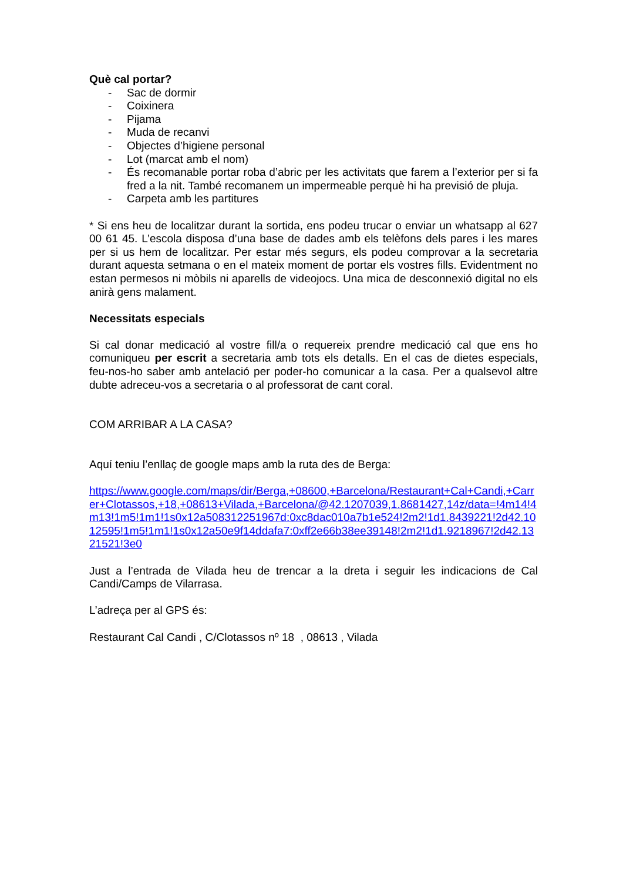Què cal portar?
- Sac de dormir
- Coixinera
- Pijama
- Muda de recanvi
- Objectes d’higiene personal
- Lot (marcat amb el nom)
- És recomanable portar roba d’abric per les activitats que farem a l’exterior per si fa fred a la nit. També recomanem un impermeable perquè hi ha previsió de pluja.
- Carpeta amb les partitures
* Si ens heu de localitzar durant la sortida, ens podeu trucar o enviar un whatsapp al 627 00 61 45. L’escola disposa d’una base de dades amb els telèfons dels pares i les mares per si us hem de localitzar. Per estar més segurs, els podeu comprovar a la secretaria durant aquesta setmana o en el mateix moment de portar els vostres fills. Evidentment no estan permesos ni mòbils ni aparells de videojocs. Una mica de desconnexió digital no els anirà gens malament.
Necessitats especials
Si cal donar medicació al vostre fill/a o requereix prendre medicació cal que ens ho comuniqueu per escrit a secretaria amb tots els detalls. En el cas de dietes especials, feu-nos-ho saber amb antelació per poder-ho comunicar a la casa. Per a qualsevol altre dubte adreceu-vos a secretaria o al professorat de cant coral.
COM ARRIBAR A LA CASA?
Aquí teniu l’enllaç de google maps amb la ruta des de Berga:
https://www.google.com/maps/dir/Berga,+08600,+Barcelona/Restaurant+Cal+Candi,+Carrer+Clotassos,+18,+08613+Vilada,+Barcelona/@42.1207039,1.8681427,14z/data=!4m14!4m13!1m5!1m1!1s0x12a508312251967d:0xc8dac010a7b1e524!2m2!1d1.8439221!2d42.1012595!1m5!1m1!1s0x12a50e9f14ddafa7:0xff2e66b38ee39148!2m2!1d1.9218967!2d42.1321521!3e0
Just a l’entrada de Vilada heu de trencar a la dreta i seguir les indicacions de Cal Candi/Camps de Vilarrasa.
L’adreça per al GPS és:
Restaurant Cal Candi , C/Clotassos nº 18 , 08613 , Vilada